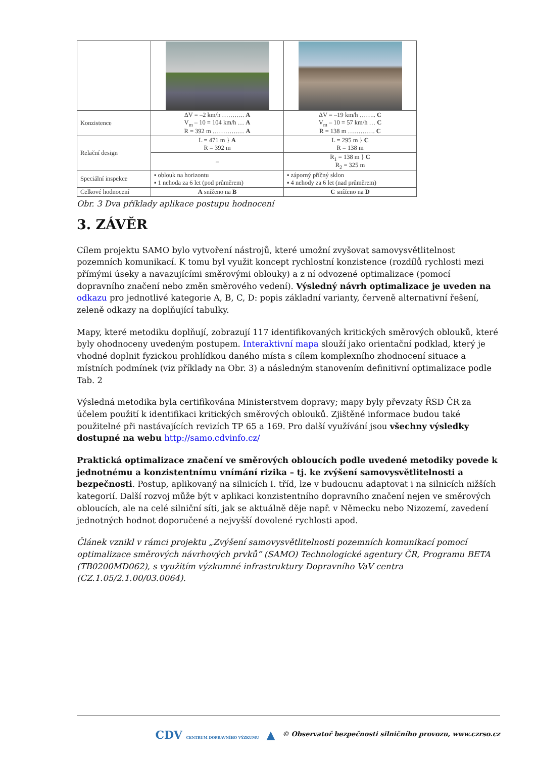| Konzistence | ΔV = –2 km/h ……….. A V<sub>m</sub> – 10 = 104 km/h … A R = 392 m …………… A | ΔV = –19 km/h …….. C V<sub>m</sub> – 10 = 57 km/h … C R = 138 m …………. C |
| Relační design | L = 471 m } A R = 392 m | L = 295 m } C R = 138 m |
| | – | R<sub>1</sub> = 138 m } C R<sub>2</sub> = 325 m |
| Speciální inspekce | ▪ oblouk na horizontu ▪ 1 nehoda za 6 let (pod průměrem) | ▪ záporný příčný sklon ▪ 4 nehody za 6 let (nad průměrem) |
| Celkové hodnocení | A sníženo na B | C sníženo na D |
Obr. 3 Dva příklady aplikace postupu hodnocení
3. ZÁVĚR
Cílem projektu SAMO bylo vytvoření nástrojů, které umožní zvyšovat samovysvětlitelnost pozemních komunikací. K tomu byl využit koncept rychlostní konzistence (rozdílů rychlosti mezi přímými úseky a navazujícími směrovými oblouky) a z ní odvozené optimalizace (pomocí dopravního značení nebo změn směrového vedení). Výsledný návrh optimalizace je uveden na odkazu pro jednotlivé kategorie A, B, C, D: popis základní varianty, červeně alternativní řešení, zeleně odkazy na doplňující tabulky.
Mapy, které metodiku doplňují, zobrazují 117 identifikovaných kritických směrových oblouků, které byly ohodnoceny uvedeným postupem. Interaktivní mapa slouží jako orientační podklad, který je vhodné doplnit fyzickou prohlídkou daného místa s cílem komplexního zhodnocení situace a místních podmínek (viz příklady na Obr. 3) a následným stanovením definitivní optimalizace podle Tab. 2
Výsledná metodika byla certifikována Ministerstvem dopravy; mapy byly převzaty ŘSD ČR za účelem použití k identifikaci kritických směrových oblouků. Zjištěné informace budou také použitelné při nastávajících revizích TP 65 a 169. Pro další využívání jsou všechny výsledky dostupné na webu http://samo.cdvinfo.cz/
Praktická optimalizace značení ve směrových obloucích podle uvedené metodiky povede k jednotnému a konzistentnímu vnímání rizika – tj. ke zvýšení samovysvětlitelnosti a bezpečnosti. Postup, aplikovaný na silnicích I. tříd, lze v budoucnu adaptovat i na silnicích nižších kategorií. Další rozvoj může být v aplikaci konzistentního dopravního značení nejen ve směrových obloucích, ale na celé silniční síti, jak se aktuálně děje např. v Německu nebo Nizozemí, zavedení jednotných hodnot doporučené a nejvyšší dovolené rychlosti apod.
Článek vznikl v rámci projektu „Zvýšení samovysvětlitelnosti pozemních komunikací pomocí optimalizace směrových návrhových prvků“ (SAMO) Technologické agentury ČR, Programu BETA (TB0200MD062), s využitím výzkumné infrastruktury Dopravního VaV centra (CZ.1.05/2.1.00/03.0064).
CDV CENTRUM DOPRAVNÍHO VÝZKUMU ▲ © Observatoř bezpečnosti silničního provozu, www.czrso.cz